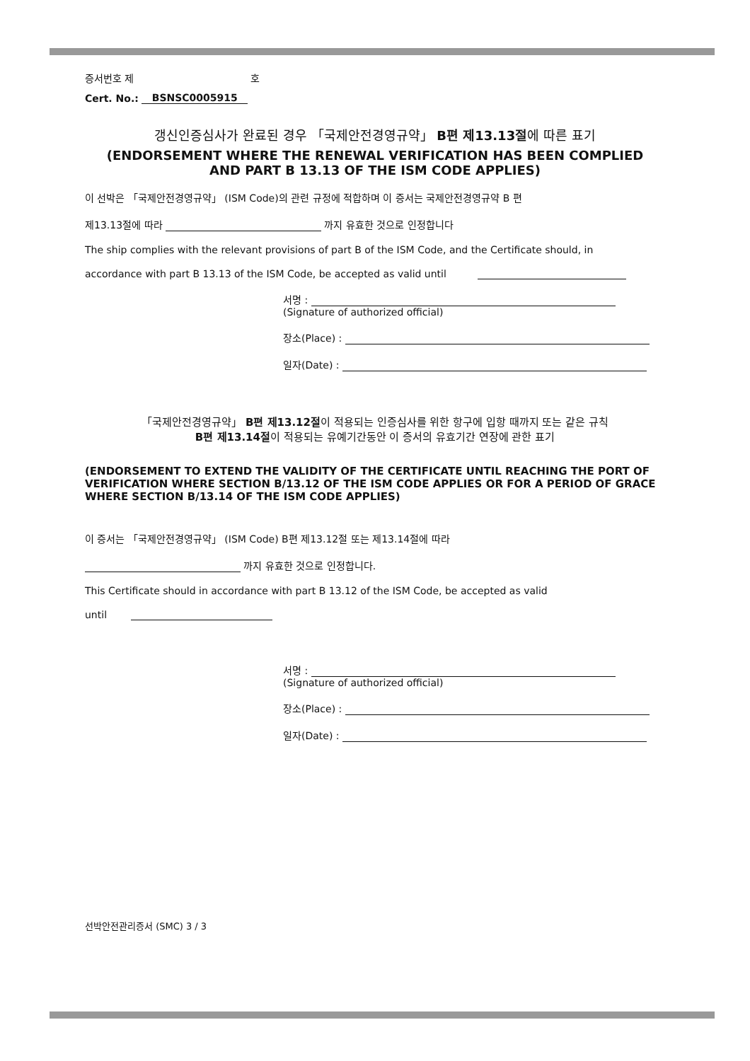증서번호 제 호
Cert. No.: BSNSC0005915
갱신인증심사가 완료된 경우 「국제안전경영규약」 B편 제13.13절에 따른 표기
(ENDORSEMENT WHERE THE RENEWAL VERIFICATION HAS BEEN COMPLIED
AND PART B 13.13 OF THE ISM CODE APPLIES)
이 선박은 「국제안전경영규약」 (ISM Code)의 관련 규정에 적합하며 이 증서는 국제안전경영규약 B 편
제13.13절에 따라 까지 유효한 것으로 인정합니다
The ship complies with the relevant provisions of part B of the ISM Code, and the Certificate should, in
accordance with part B 13.13 of the ISM Code, be accepted as valid until
서명 :
(Signature of authorized official)
장소(Place) :
일자(Date) :
「국제안전경영규약」 B편 제13.12절이 적용되는 인증심사를 위한 항구에 입항 때까지 또는 같은 규칙
B편 제13.14절이 적용되는 유예기간동안 이 증서의 유효기간 연장에 관한 표기
(ENDORSEMENT TO EXTEND THE VALIDITY OF THE CERTIFICATE UNTIL REACHING THE PORT OF VERIFICATION WHERE SECTION B/13.12 OF THE ISM CODE APPLIES OR FOR A PERIOD OF GRACE WHERE SECTION B/13.14 OF THE ISM CODE APPLIES)
이 증서는 「국제안전경영규약」 (ISM Code) B편 제13.12절 또는 제13.14절에 따라
까지 유효한 것으로 인정합니다.
This Certificate should in accordance with part B 13.12 of the ISM Code, be accepted as valid
until
서명 :
(Signature of authorized official)
장소(Place) :
일자(Date) :
선박안전관리증서 (SMC) 3 / 3